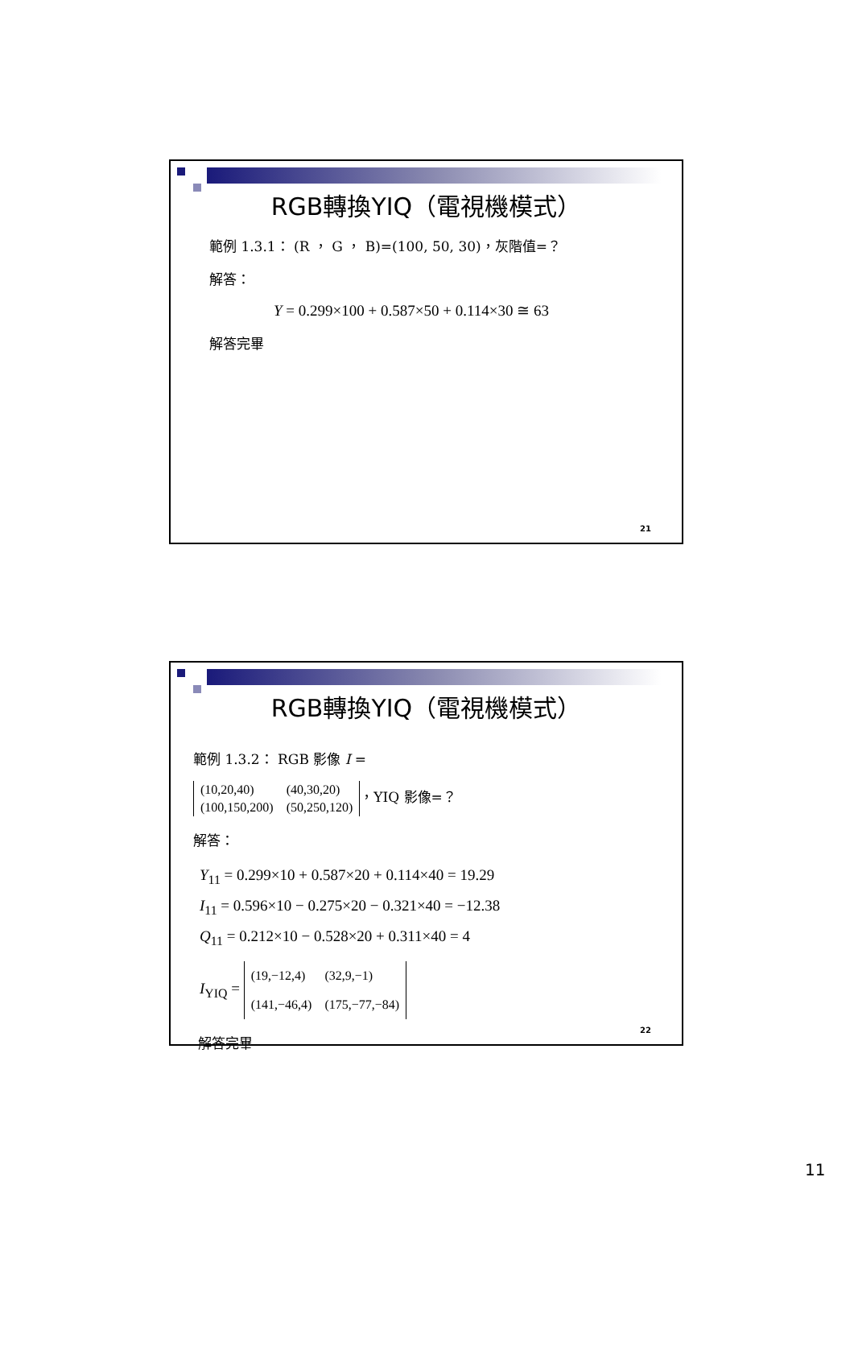RGB轉換YIQ（電視機模式）
範例 1.3.1： (R ， G ， B)=(100, 50, 30)，灰階值=？
解答：
Y = 0.299×100 + 0.587×50 + 0.114×30 ≅ 63
解答完畢
21
RGB轉換YIQ（電視機模式）
範例 1.3.2： RGB 影像 I =
| (10,20,40) | (40,30,20) |
| (100,150,200) | (50,250,120) |
，YIQ 影像=？
解答：
Y<sub>11</sub> = 0.299×10 + 0.587×20 + 0.114×40 = 19.29
I<sub>11</sub> = 0.596×10 − 0.275×20 − 0.321×40 = −12.38
Q<sub>11</sub> = 0.212×10 − 0.528×20 + 0.311×40 = 4
I<sub>YIQ</sub> =
| (19,−12,4) | (32,9,−1) |
| (141,−46,4) | (175,−77,−84) |
解答完畢
22
11